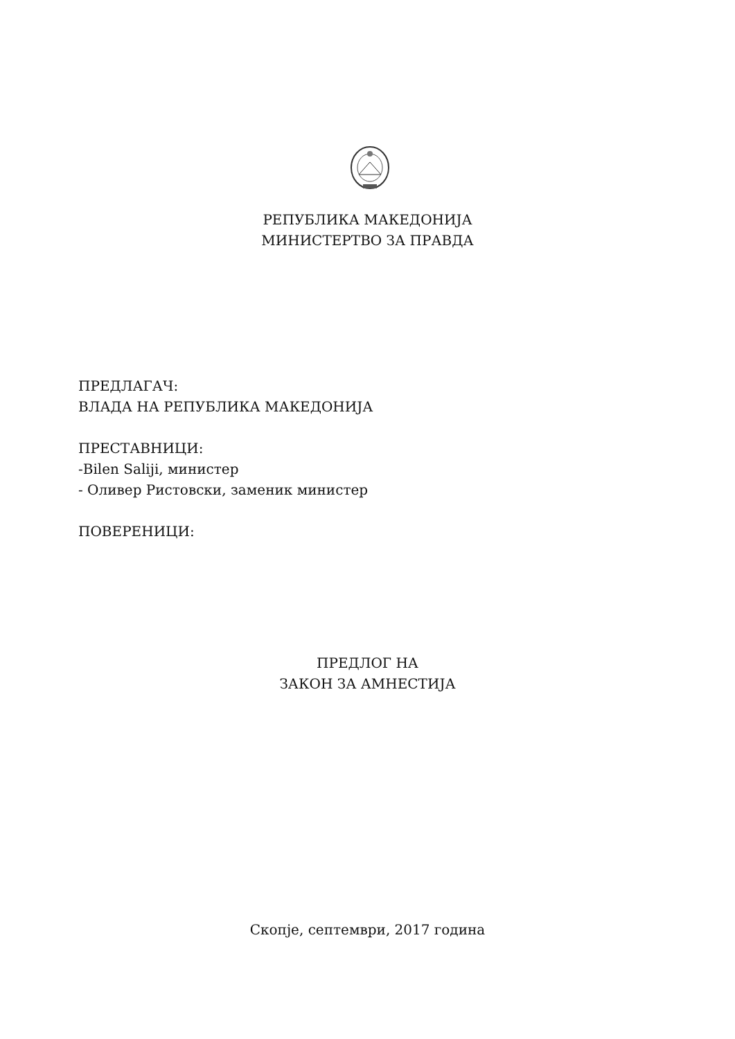РЕПУБЛИКА МАКЕДОНИЈА
МИНИСТЕРТВО ЗА ПРАВДА
ПРЕДЛАГАЧ:
ВЛАДА НА РЕПУБЛИКА МАКЕДОНИЈА
ПРЕСТАВНИЦИ:
-Bilen Saliji, министер
- Оливер Ристовски, заменик министер
ПОВЕРЕНИЦИ:
ПРЕДЛОГ НА
ЗАКОН ЗА АМНЕСТИЈА
Скопје, септември, 2017 година